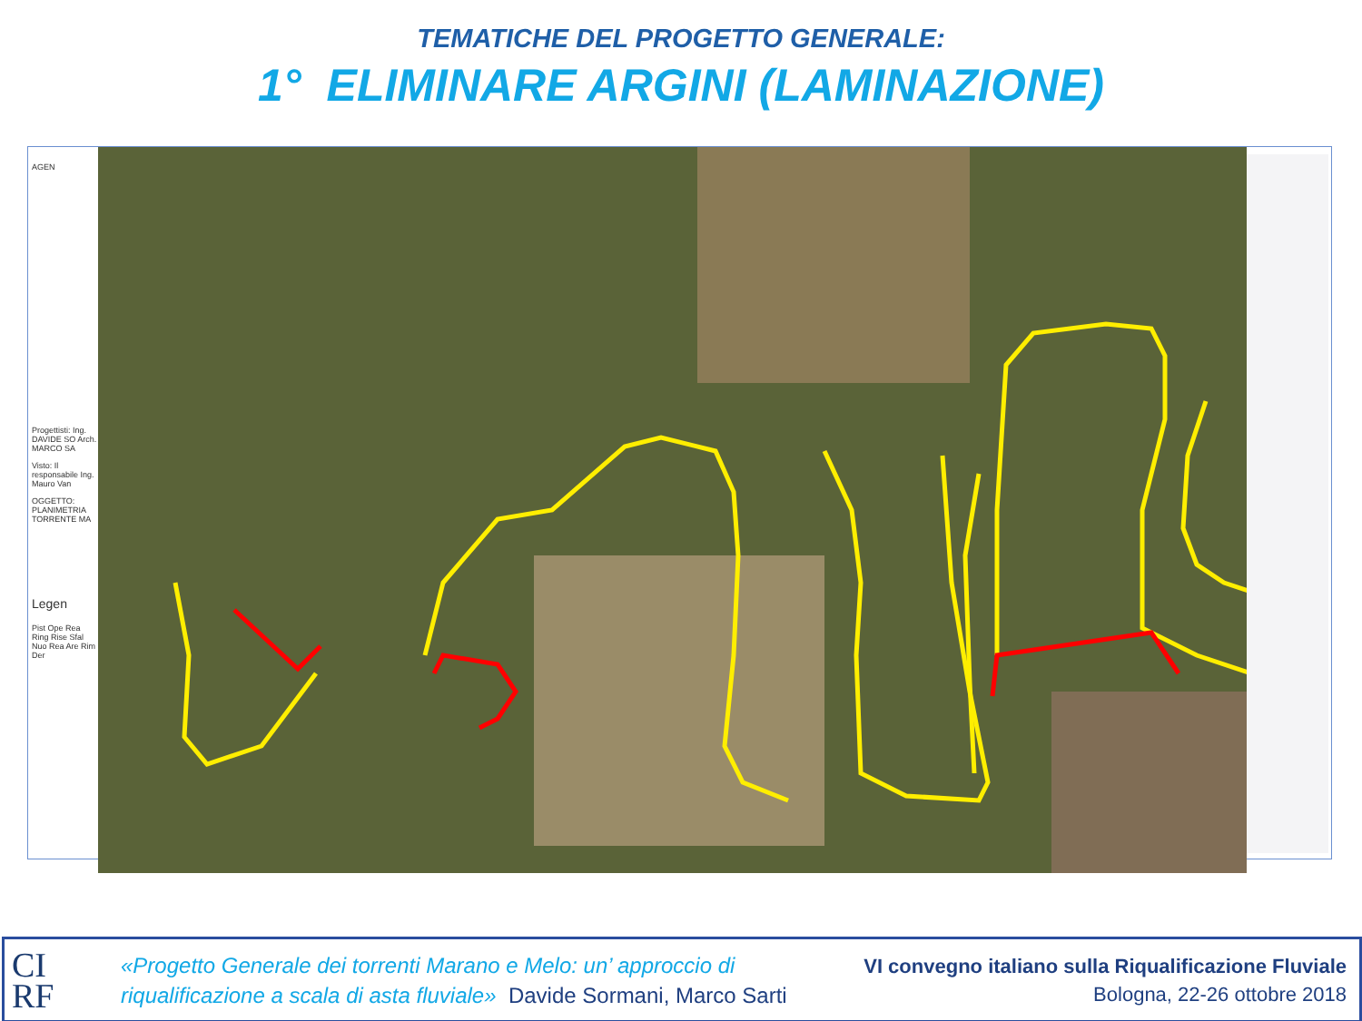TEMATICHE DEL PROGETTO GENERALE:
1° ELIMINARE ARGINI (LAMINAZIONE)
AGEN
Progettisti: Ing. DAVIDE SO Arch. MARCO SA
Visto: Il responsabile Ing. Mauro Van
OGGETTO: PLANIMETRIA TORRENTE MA
Legen
Pist Ope Rea Ring Rise Sfal Nuo Rea Are Rim Der
CI
RF
«Progetto Generale dei torrenti Marano e Melo: un’ approccio di
riqualificazione a scala di asta fluviale» Davide Sormani, Marco Sarti
VI convegno italiano sulla Riqualificazione Fluviale
Bologna, 22-26 ottobre 2018